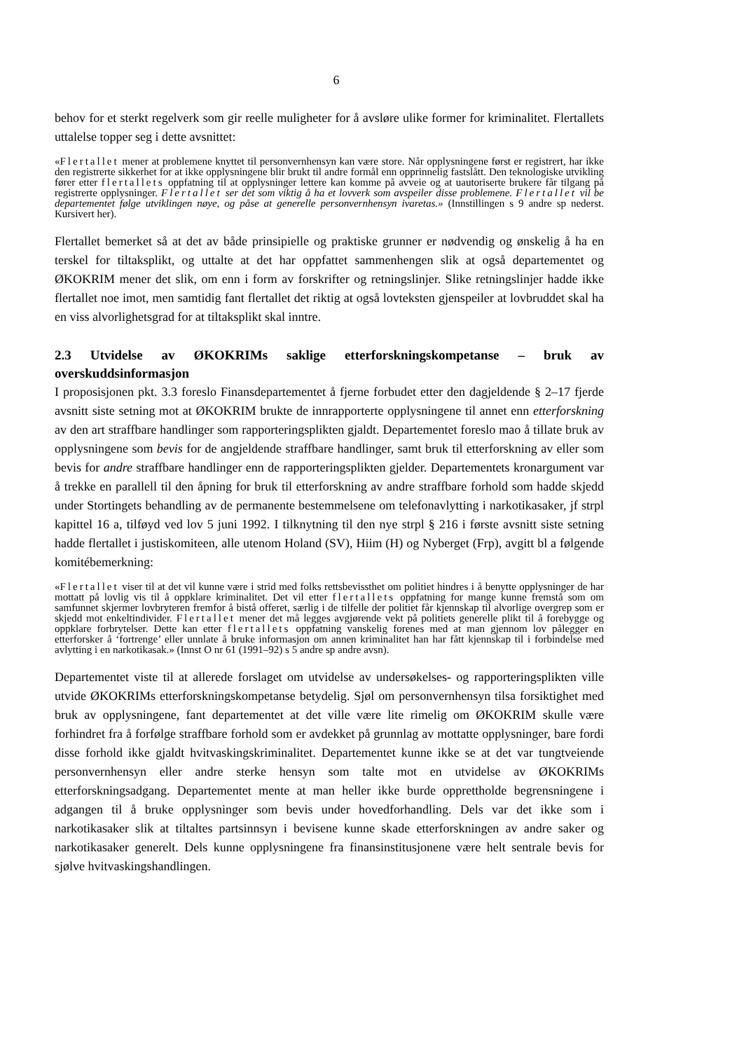6
behov for et sterkt regelverk som gir reelle muligheter for å avsløre ulike former for kriminalitet. Flertallets uttalelse topper seg i dette avsnittet:
«Flertallet mener at problemene knyttet til personvernhensyn kan være store. Når opplysningene først er registrert, har ikke den registrerte sikkerhet for at ikke opplysningene blir brukt til andre formål enn opprinnelig fastslått. Den teknologiske utvikling fører etter flertallets oppfatning til at opplysninger lettere kan komme på avveie og at uautoriserte brukere får tilgang på registrerte opplysninger. Flertallet ser det som viktig å ha et lovverk som avspeiler disse problemene. Flertallet vil be departementet følge utviklingen nøye, og påse at generelle personvernhensyn ivaretas.» (Innstillingen s 9 andre sp nederst. Kursivert her).
Flertallet bemerket så at det av både prinsipielle og praktiske grunner er nødvendig og ønskelig å ha en terskel for tiltaksplikt, og uttalte at det har oppfattet sammenhengen slik at også departementet og ØKOKRIM mener det slik, om enn i form av forskrifter og retningslinjer. Slike retningslinjer hadde ikke flertallet noe imot, men samtidig fant flertallet det riktig at også lovteksten gjenspeiler at lovbruddet skal ha en viss alvorlighetsgrad for at tiltaksplikt skal inntre.
2.3 Utvidelse av ØKOKRIMs saklige etterforskningskompetanse – bruk av overskuddsinformasjon
I proposisjonen pkt. 3.3 foreslo Finansdepartementet å fjerne forbudet etter den dagjeldende § 2–17 fjerde avsnitt siste setning mot at ØKOKRIM brukte de innrapporterte opplysningene til annet enn etterforskning av den art straffbare handlinger som rapporteringsplikten gjaldt. Departementet foreslo mao å tillate bruk av opplysningene som bevis for de angjeldende straffbare handlinger, samt bruk til etterforskning av eller som bevis for andre straffbare handlinger enn de rapporteringsplikten gjelder. Departementets kronargument var å trekke en parallell til den åpning for bruk til etterforskning av andre straffbare forhold som hadde skjedd under Stortingets behandling av de permanente bestemmelsene om telefonavlytting i narkotikasaker, jf strpl kapittel 16 a, tilføyd ved lov 5 juni 1992. I tilknytning til den nye strpl § 216 i første avsnitt siste setning hadde flertallet i justiskomiteen, alle utenom Holand (SV), Hiim (H) og Nyberget (Frp), avgitt bl a følgende komitébemerkning:
«Flertallet viser til at det vil kunne være i strid med folks rettsbevissthet om politiet hindres i å benytte opplysninger de har mottatt på lovlig vis til å oppklare kriminalitet. Det vil etter flertallets oppfatning for mange kunne fremstå som om samfunnet skjermer lovbryteren fremfor å bistå offeret, særlig i de tilfelle der politiet får kjennskap til alvorlige overgrep som er skjedd mot enkeltindivider. Flertallet mener det må legges avgjørende vekt på politiets generelle plikt til å forebygge og oppklare forbrytelser. Dette kan etter flertallets oppfatning vanskelig forenes med at man gjennom lov pålegger en etterforsker å ‘fortrenge’ eller unnlate å bruke informasjon om annen kriminalitet han har fått kjennskap til i forbindelse med avlytting i en narkotikasak.» (Innst O nr 61 (1991–92) s 5 andre sp andre avsn).
Departementet viste til at allerede forslaget om utvidelse av undersøkelses- og rapporteringsplikten ville utvide ØKOKRIMs etterforskningskompetanse betydelig. Sjøl om personvernhensyn tilsa forsiktighet med bruk av opplysningene, fant departementet at det ville være lite rimelig om ØKOKRIM skulle være forhindret fra å forfølge straffbare forhold som er avdekket på grunnlag av mottatte opplysninger, bare fordi disse forhold ikke gjaldt hvitvaskingskriminalitet. Departementet kunne ikke se at det var tungtveiende personvernhensyn eller andre sterke hensyn som talte mot en utvidelse av ØKOKRIMs etterforskningsadgang. Departementet mente at man heller ikke burde opprettholde begrensningene i adgangen til å bruke opplysninger som bevis under hovedforhandling. Dels var det ikke som i narkotikasaker slik at tiltaltes partsinnsyn i bevisene kunne skade etterforskningen av andre saker og narkotikasaker generelt. Dels kunne opplysningene fra finansinstitusjonene være helt sentrale bevis for sjølve hvitvaskingshandlingen.